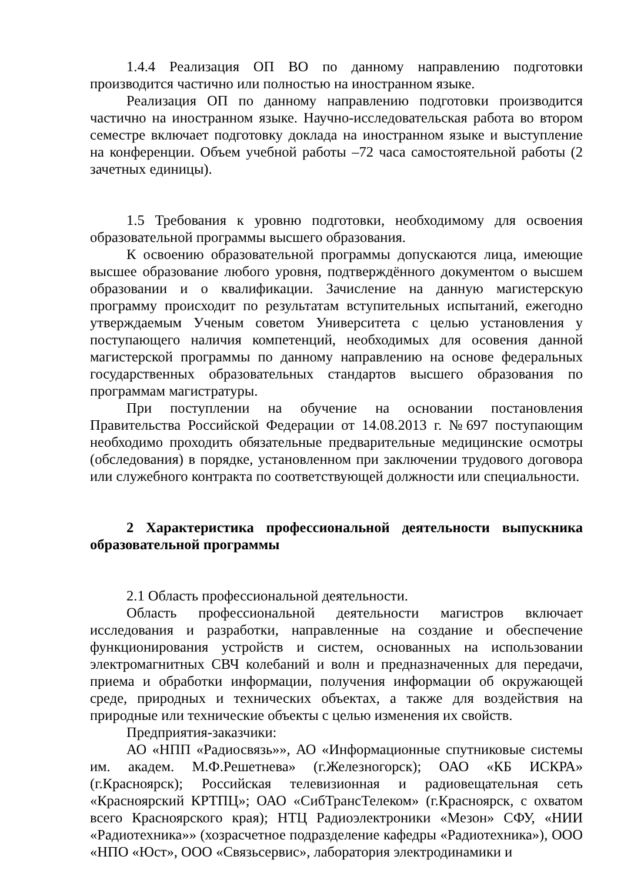1.4.4 Реализация ОП ВО по данному направлению подготовки производится частично или полностью на иностранном языке.
Реализация ОП по данному направлению подготовки производится частично на иностранном языке. Научно-исследовательская работа во втором семестре включает подготовку доклада на иностранном языке и выступление на конференции. Объем учебной работы –72 часа самостоятельной работы (2 зачетных единицы).
1.5 Требования к уровню подготовки, необходимому для освоения образовательной программы высшего образования.
К освоению образовательной программы допускаются лица, имеющие высшее образование любого уровня, подтверждённого документом о высшем образовании и о квалификации. Зачисление на данную магистерскую программу происходит по результатам вступительных испытаний, ежегодно утверждаемым Ученым советом Университета с целью установления у поступающего наличия компетенций, необходимых для осовения данной магистерской программы по данному направлению на основе федеральных государственных образовательных стандартов высшего образования по программам магистратуры.
При поступлении на обучение на основании постановления Правительства Российской Федерации от 14.08.2013 г. №697 поступающим необходимо проходить обязательные предварительные медицинские осмотры (обследования) в порядке, установленном при заключении трудового договора или служебного контракта по соответствующей должности или специальности.
2 Характеристика профессиональной деятельности выпускника образовательной программы
2.1 Область профессиональной деятельности.
Область профессиональной деятельности магистров включает исследования и разработки, направленные на создание и обеспечение функционирования устройств и систем, основанных на использовании электромагнитных СВЧ колебаний и волн и предназначенных для передачи, приема и обработки информации, получения информации об окружающей среде, природных и технических объектах, а также для воздействия на природные или технические объекты с целью изменения их свойств.
Предприятия-заказчики:
АО «НПП «Радиосвязь»», АО «Информационные спутниковые системы им. академ. М.Ф.Решетнева» (г.Железногорск); ОАО «КБ ИСКРА» (г.Красноярск); Российская телевизионная и радиовещательная сеть «Красноярский КРТПЦ»; ОАО «СибТрансТелеком» (г.Красноярск, с охватом всего Красноярского края); НТЦ Радиоэлектроники «Мезон» СФУ, «НИИ «Радиотехника»» (хозрасчетное подразделение кафедры «Радиотехника»), ООО «НПО «Юст», ООО «Связьсервис», лаборатория электродинамики и